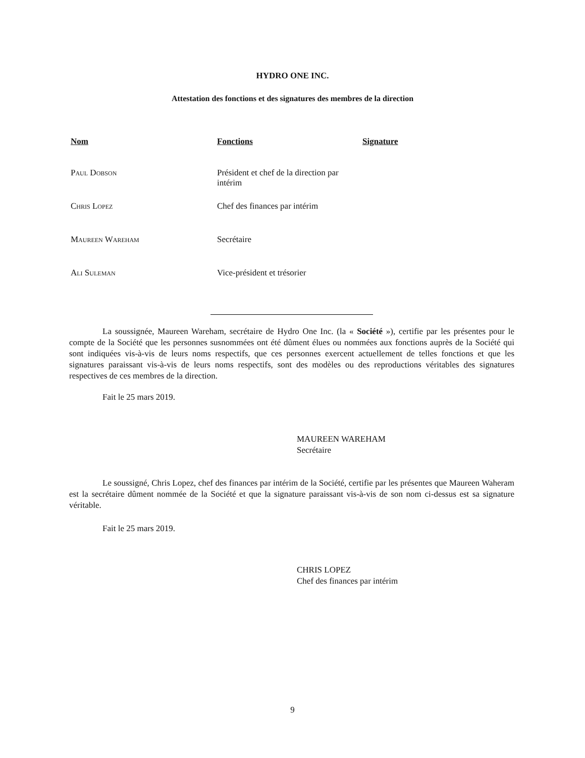HYDRO ONE INC.
Attestation des fonctions et des signatures des membres de la direction
| Nom | Fonctions | Signature |
| --- | --- | --- |
| Paul Dobson | Président et chef de la direction par intérim | |
| Chris Lopez | Chef des finances par intérim | |
| Maureen Wareham | Secrétaire | |
| Ali Suleman | Vice-président et trésorier | |
La soussignée, Maureen Wareham, secrétaire de Hydro One Inc. (la « Société »), certifie par les présentes pour le compte de la Société que les personnes susnommées ont été dûment élues ou nommées aux fonctions auprès de la Société qui sont indiquées vis-à-vis de leurs noms respectifs, que ces personnes exercent actuellement de telles fonctions et que les signatures paraissant vis-à-vis de leurs noms respectifs, sont des modèles ou des reproductions véritables des signatures respectives de ces membres de la direction.
Fait le 25 mars 2019.
MAUREEN WAREHAM
Secrétaire
Le soussigné, Chris Lopez, chef des finances par intérim de la Société, certifie par les présentes que Maureen Waheram est la secrétaire dûment nommée de la Société et que la signature paraissant vis-à-vis de son nom ci-dessus est sa signature véritable.
Fait le 25 mars 2019.
CHRIS LOPEZ
Chef des finances par intérim
9